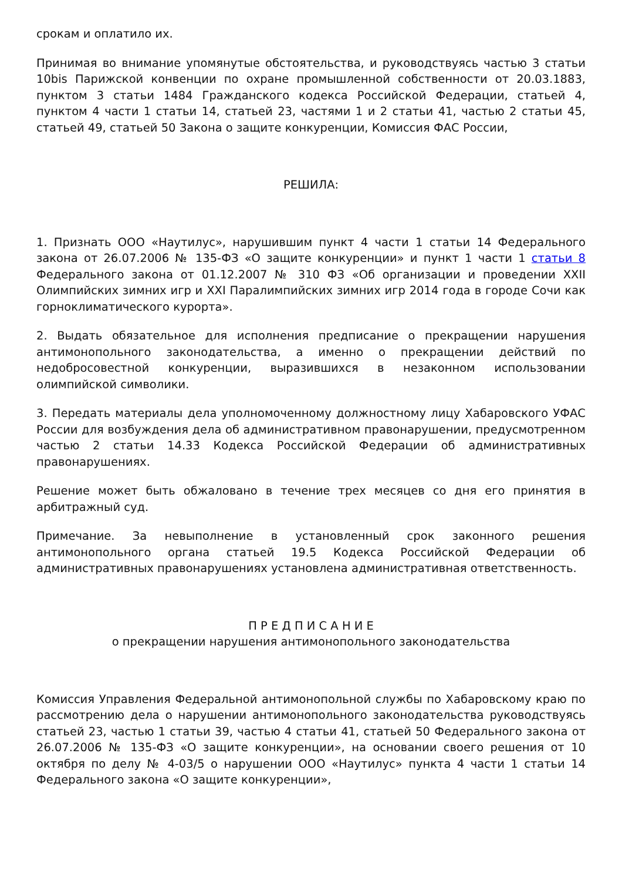срокам и оплатило их.
Принимая во внимание упомянутые обстоятельства, и руководствуясь частью 3 статьи 10bis Парижской конвенции по охране промышленной собственности от 20.03.1883, пунктом 3 статьи 1484 Гражданского кодекса Российской Федерации, статьей 4, пунктом 4 части 1 статьи 14, статьей 23, частями 1 и 2 статьи 41, частью 2 статьи 45, статьей 49, статьей 50 Закона о защите конкуренции, Комиссия ФАС России,
РЕШИЛА:
1. Признать ООО «Наутилус», нарушившим пункт 4 части 1 статьи 14 Федерального закона от 26.07.2006 № 135-ФЗ «О защите конкуренции» и пункт 1 части 1 статьи 8 Федерального закона от 01.12.2007 № 310 ФЗ «Об организации и проведении XXII Олимпийских зимних игр и XXI Паралимпийских зимних игр 2014 года в городе Сочи как горноклиматического курорта».
2. Выдать обязательное для исполнения предписание о прекращении нарушения антимонопольного законодательства, а именно о прекращении действий по недобросовестной конкуренции, выразившихся в незаконном использовании олимпийской символики.
3. Передать материалы дела уполномоченному должностному лицу Хабаровского УФАС России для возбуждения дела об административном правонарушении, предусмотренном частью 2 статьи 14.33 Кодекса Российской Федерации об административных правонарушениях.
Решение может быть обжаловано в течение трех месяцев со дня его принятия в арбитражный суд.
Примечание. За невыполнение в установленный срок законного решения антимонопольного органа статьей 19.5 Кодекса Российской Федерации об административных правонарушениях установлена административная ответственность.
П Р Е Д П И С А Н И Е
о прекращении нарушения антимонопольного законодательства
Комиссия Управления Федеральной антимонопольной службы по Хабаровскому краю по рассмотрению дела о нарушении антимонопольного законодательства руководствуясь статьей 23, частью 1 статьи 39, частью 4 статьи 41, статьей 50 Федерального закона от 26.07.2006 № 135-ФЗ «О защите конкуренции», на основании своего решения от 10 октября по делу № 4-03/5 о нарушении ООО «Наутилус» пункта 4 части 1 статьи 14 Федерального закона «О защите конкуренции»,